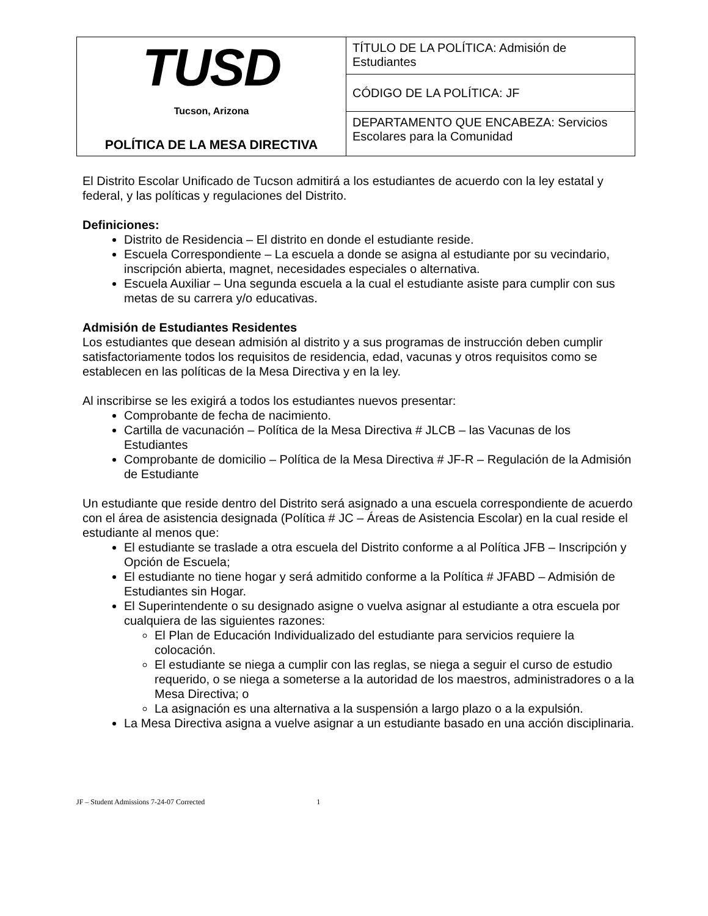| TUSD Tucson, Arizona POLÍTICA DE LA MESA DIRECTIVA | TÍTULO DE LA POLÍTICA: Admisión de Estudiantes |
| | CÓDIGO DE LA POLÍTICA: JF |
| | DEPARTAMENTO QUE ENCABEZA: Servicios Escolares para la Comunidad |
El Distrito Escolar Unificado de Tucson admitirá a los estudiantes de acuerdo con la ley estatal y federal, y las políticas y regulaciones del Distrito.
Definiciones:
Distrito de Residencia – El distrito en donde el estudiante reside.
Escuela Correspondiente – La escuela a donde se asigna al estudiante por su vecindario, inscripción abierta, magnet, necesidades especiales o alternativa.
Escuela Auxiliar – Una segunda escuela a la cual el estudiante asiste para cumplir con sus metas de su carrera y/o educativas.
Admisión de Estudiantes Residentes
Los estudiantes que desean admisión al distrito y a sus programas de instrucción deben cumplir satisfactoriamente todos los requisitos de residencia, edad, vacunas y otros requisitos como se establecen en las políticas de la Mesa Directiva y en la ley.
Al inscribirse se les exigirá a todos los estudiantes nuevos presentar:
Comprobante de fecha de nacimiento.
Cartilla de vacunación – Política de la Mesa Directiva # JLCB – las Vacunas de los Estudiantes
Comprobante de domicilio – Política de la Mesa Directiva # JF-R – Regulación de la Admisión de Estudiante
Un estudiante que reside dentro del Distrito será asignado a una escuela correspondiente de acuerdo con el área de asistencia designada (Política # JC – Áreas de Asistencia Escolar) en la cual reside el estudiante al menos que:
El estudiante se traslade a otra escuela del Distrito conforme a al Política JFB – Inscripción y Opción de Escuela;
El estudiante no tiene hogar y será admitido conforme a la Política # JFABD – Admisión de Estudiantes sin Hogar.
El Superintendente o su designado asigne o vuelva asignar al estudiante a otra escuela por cualquiera de las siguientes razones:
El Plan de Educación Individualizado del estudiante para servicios requiere la colocación.
El estudiante se niega a cumplir con las reglas, se niega a seguir el curso de estudio requerido, o se niega a someterse a la autoridad de los maestros, administradores o a la Mesa Directiva; o
La asignación es una alternativa a la suspensión a largo plazo o a la expulsión.
La Mesa Directiva asigna a vuelve asignar a un estudiante basado en una acción disciplinaria.
JF – Student Admissions 7-24-07 Corrected 1